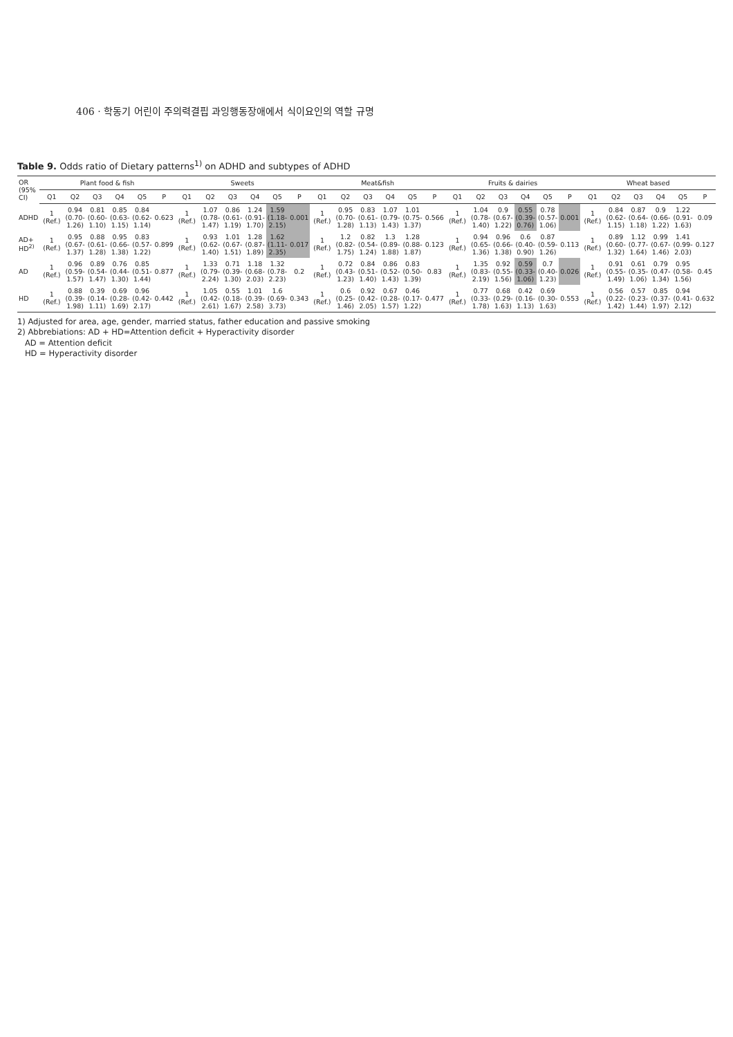406 · 학동기 어린이 주의력결핍 과잉행동장애에서 식이요인의 역할 규명
Table 9. Odds ratio of Dietary patterns<sup>1)</sup> on ADHD and subtypes of ADHD
| OR (95% CI) | Plant food & fish | | | | | | Sweets | | | | | | Meat&fish | | | | | | Fruits & dairies | | | | | | Wheat based | | | | | |
| --- | --- | --- | --- | --- | --- | --- | --- | --- | --- | --- | --- | --- | --- | --- | --- | --- | --- | --- | --- | --- | --- | --- | --- | --- | --- | --- | --- | --- | --- | --- |
| | Q1 | Q2 | Q3 | Q4 | Q5 | P | Q1 | Q2 | Q3 | Q4 | Q5 | P | Q1 | Q2 | Q3 | Q4 | Q5 | P | Q1 | Q2 | Q3 | Q4 | Q5 | P | Q1 | Q2 | Q3 | Q4 | Q5 | P |
| ADHD | 1 (Ref.) | 0.94 (0.70- 1.26) | 0.81 (0.60- 1.10) | 0.85 (0.63- 1.15) | 0.84 (0.62- 1.14) | 0.623 | 1 (Ref.) | 1.07 (0.78- 1.47) | 0.86 (0.61- 1.19) | 1.24 (0.91- 1.70) | 1.59 (1.18- 2.15) | 0.001 | 1 (Ref.) | 0.95 (0.70- 1.28) | 0.83 (0.61- 1.13) | 1.07 (0.79- 1.43) | 1.01 (0.75- 1.37) | 0.566 | 1 (Ref.) | 1.04 (0.78- 1.40) | 0.9 (0.67- 1.22) | 0.55 (0.39- 0.76) | 0.78 (0.57- 1.06) | 0.001 | 1 (Ref.) | 0.84 (0.62- 1.15) | 0.87 (0.64- 1.18) | 0.9 (0.66- 1.22) | 1.22 (0.91- 1.63) | 0.09 |
| AD+ HD<sup>2)</sup> | 1 (Ref.) | 0.95 (0.67- 1.37) | 0.88 (0.61- 1.28) | 0.95 (0.66- 1.38) | 0.83 (0.57- 1.22) | 0.899 | 1 (Ref.) | 0.93 (0.62- 1.40) | 1.01 (0.67- 1.51) | 1.28 (0.87- 1.89) | 1.62 (1.11- 2.35) | 0.017 | 1 (Ref.) | 1.2 (0.82- 1.75) | 0.82 (0.54- 1.24) | 1.3 (0.89- 1.88) | 1.28 (0.88- 1.87) | 0.123 | 1 (Ref.) | 0.94 (0.65- 1.36) | 0.96 (0.66- 1.38) | 0.6 (0.40- 0.90) | 0.87 (0.59- 1.26) | 0.113 | 1 (Ref.) | 0.89 (0.60- 1.32) | 1.12 (0.77- 1.64) | 0.99 (0.67- 1.46) | 1.41 (0.99- 2.03) | 0.127 |
| AD | 1 (Ref.) | 0.96 (0.59- 1.57) | 0.89 (0.54- 1.47) | 0.76 (0.44- 1.30) | 0.85 (0.51- 1.44) | 0.877 | 1 (Ref.) | 1.33 (0.79- 2.24) | 0.71 (0.39- 1.30) | 1.18 (0.68- 2.03) | 1.32 (0.78- 2.23) | 0.2 | 1 (Ref.) | 0.72 (0.43- 1.23) | 0.84 (0.51- 1.40) | 0.86 (0.52- 1.43) | 0.83 (0.50- 1.39) | 0.83 | 1 (Ref.) | 1.35 (0.83- 2.19) | 0.92 (0.55- 1.56) | 0.59 (0.33- 1.06) | 0.7 (0.40- 1.23) | 0.026 | 1 (Ref.) | 0.91 (0.55- 1.49) | 0.61 (0.35- 1.06) | 0.79 (0.47- 1.34) | 0.95 (0.58- 1.56) | 0.45 |
| HD | 1 (Ref.) | 0.88 (0.39- 1.98) | 0.39 (0.14- 1.11) | 0.69 (0.28- 1.69) | 0.96 (0.42- 2.17) | 0.442 | 1 (Ref.) | 1.05 (0.42- 2.61) | 0.55 (0.18- 1.67) | 1.01 (0.39- 2.58) | 1.6 (0.69- 3.73) | 0.343 | 1 (Ref.) | 0.6 (0.25- 1.46) | 0.92 (0.42- 2.05) | 0.67 (0.28- 1.57) | 0.46 (0.17- 1.22) | 0.477 | 1 (Ref.) | 0.77 (0.33- 1.78) | 0.68 (0.29- 1.63) | 0.42 (0.16- 1.13) | 0.69 (0.30- 1.63) | 0.553 | 1 (Ref.) | 0.56 (0.22- 1.42) | 0.57 (0.23- 1.44) | 0.85 (0.37- 1.97) | 0.94 (0.41- 2.12) | 0.632 |
1) Adjusted for area, age, gender, married status, father education and passive smoking
2) Abbrebiations: AD + HD=Attention deficit + Hyperactivity disorder
AD = Attention deficit
HD = Hyperactivity disorder